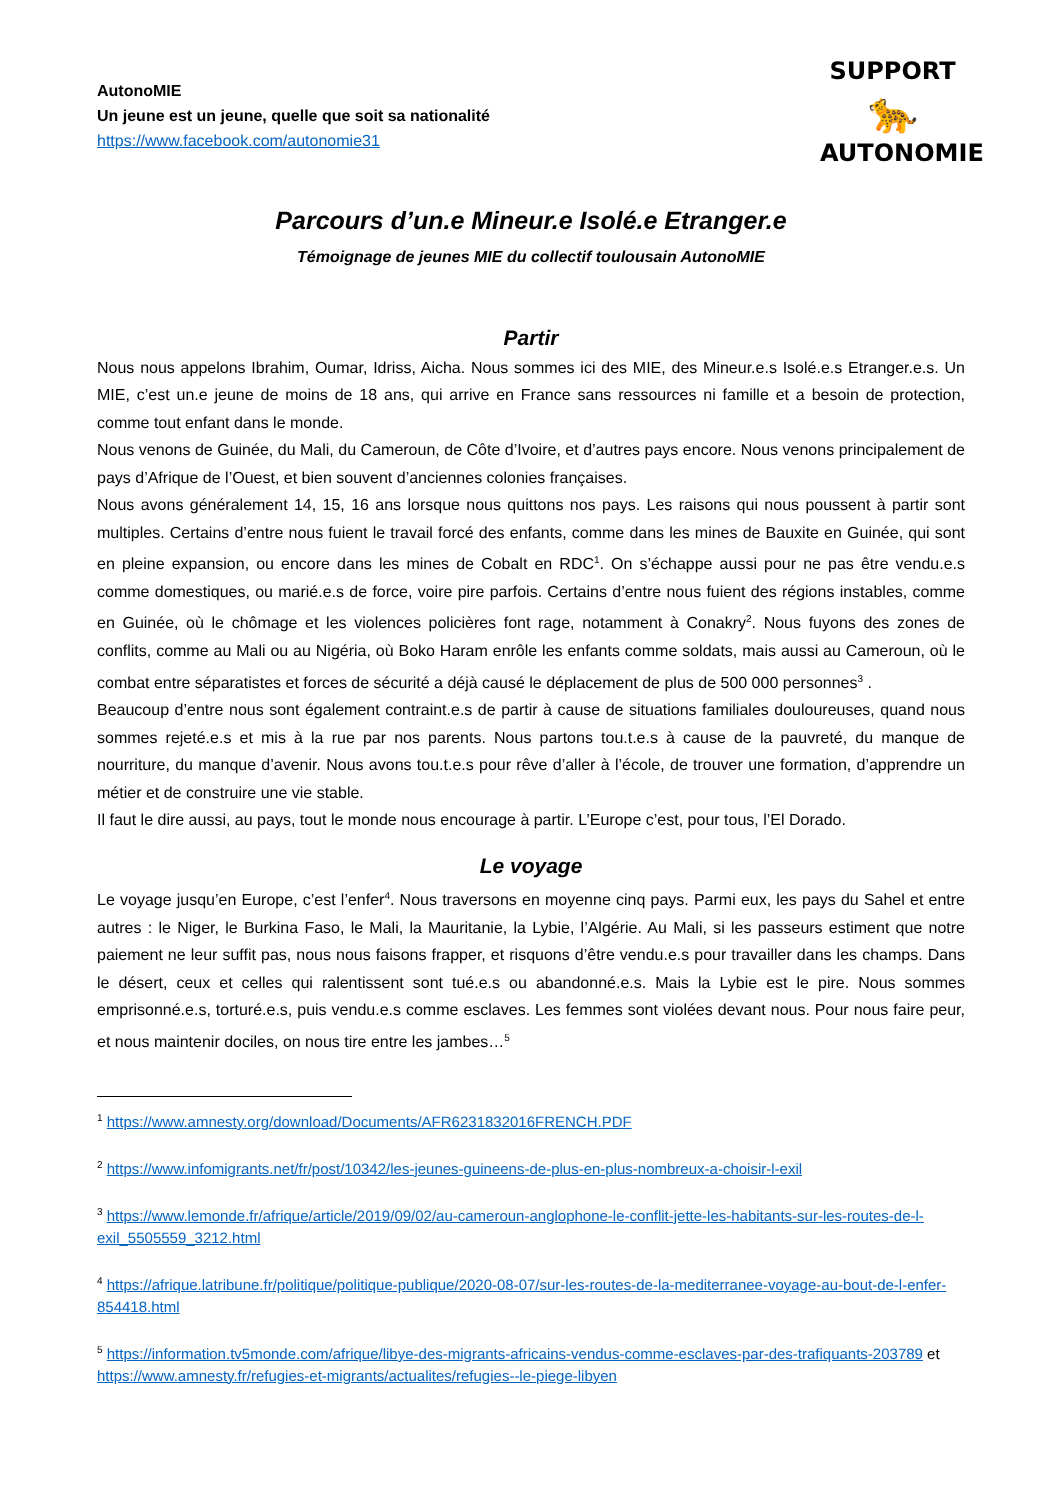AutonoMIE
Un jeune est un jeune, quelle que soit sa nationalité
https://www.facebook.com/autonomie31
SUPPORT
🐆
AUTONOMIE
Parcours d’un.e Mineur.e Isolé.e Etranger.e
Témoignage de jeunes MIE du collectif toulousain AutonoMIE
Partir
Nous nous appelons Ibrahim, Oumar, Idriss, Aicha. Nous sommes ici des MIE, des Mineur.e.s Isolé.e.s Etranger.e.s. Un MIE, c’est un.e jeune de moins de 18 ans, qui arrive en France sans ressources ni famille et a besoin de protection, comme tout enfant dans le monde.
Nous venons de Guinée, du Mali, du Cameroun, de Côte d’Ivoire, et d’autres pays encore. Nous venons principalement de pays d’Afrique de l’Ouest, et bien souvent d’anciennes colonies françaises.
Nous avons généralement 14, 15, 16 ans lorsque nous quittons nos pays. Les raisons qui nous poussent à partir sont multiples. Certains d’entre nous fuient le travail forcé des enfants, comme dans les mines de Bauxite en Guinée, qui sont en pleine expansion, ou encore dans les mines de Cobalt en RDC<sup>1</sup>. On s’échappe aussi pour ne pas être vendu.e.s comme domestiques, ou marié.e.s de force, voire pire parfois. Certains d’entre nous fuient des régions instables, comme en Guinée, où le chômage et les violences policières font rage, notamment à Conakry<sup>2</sup>. Nous fuyons des zones de conflits, comme au Mali ou au Nigéria, où Boko Haram enrôle les enfants comme soldats, mais aussi au Cameroun, où le combat entre séparatistes et forces de sécurité a déjà causé le déplacement de plus de 500 000 personnes<sup>3</sup> .
Beaucoup d’entre nous sont également contraint.e.s de partir à cause de situations familiales douloureuses, quand nous sommes rejeté.e.s et mis à la rue par nos parents. Nous partons tou.t.e.s à cause de la pauvreté, du manque de nourriture, du manque d’avenir. Nous avons tou.t.e.s pour rêve d’aller à l’école, de trouver une formation, d’apprendre un métier et de construire une vie stable.
Il faut le dire aussi, au pays, tout le monde nous encourage à partir. L’Europe c’est, pour tous, l’El Dorado.
Le voyage
Le voyage jusqu’en Europe, c’est l’enfer<sup>4</sup>. Nous traversons en moyenne cinq pays. Parmi eux, les pays du Sahel et entre autres : le Niger, le Burkina Faso, le Mali, la Mauritanie, la Lybie, l’Algérie. Au Mali, si les passeurs estiment que notre paiement ne leur suffit pas, nous nous faisons frapper, et risquons d’être vendu.e.s pour travailler dans les champs. Dans le désert, ceux et celles qui ralentissent sont tué.e.s ou abandonné.e.s. Mais la Lybie est le pire. Nous sommes emprisonné.e.s, torturé.e.s, puis vendu.e.s comme esclaves. Les femmes sont violées devant nous. Pour nous faire peur, et nous maintenir dociles, on nous tire entre les jambes…<sup>5</sup>
<sup>1</sup> https://www.amnesty.org/download/Documents/AFR6231832016FRENCH.PDF
<sup>2</sup> https://www.infomigrants.net/fr/post/10342/les-jeunes-guineens-de-plus-en-plus-nombreux-a-choisir-l-exil
<sup>3</sup> https://www.lemonde.fr/afrique/article/2019/09/02/au-cameroun-anglophone-le-conflit-jette-les-habitants-sur-les-routes-de-l-exil_5505559_3212.html
<sup>4</sup> https://afrique.latribune.fr/politique/politique-publique/2020-08-07/sur-les-routes-de-la-mediterranee-voyage-au-bout-de-l-enfer-854418.html
<sup>5</sup> https://information.tv5monde.com/afrique/libye-des-migrants-africains-vendus-comme-esclaves-par-des-trafiquants-203789 et https://www.amnesty.fr/refugies-et-migrants/actualites/refugies--le-piege-libyen